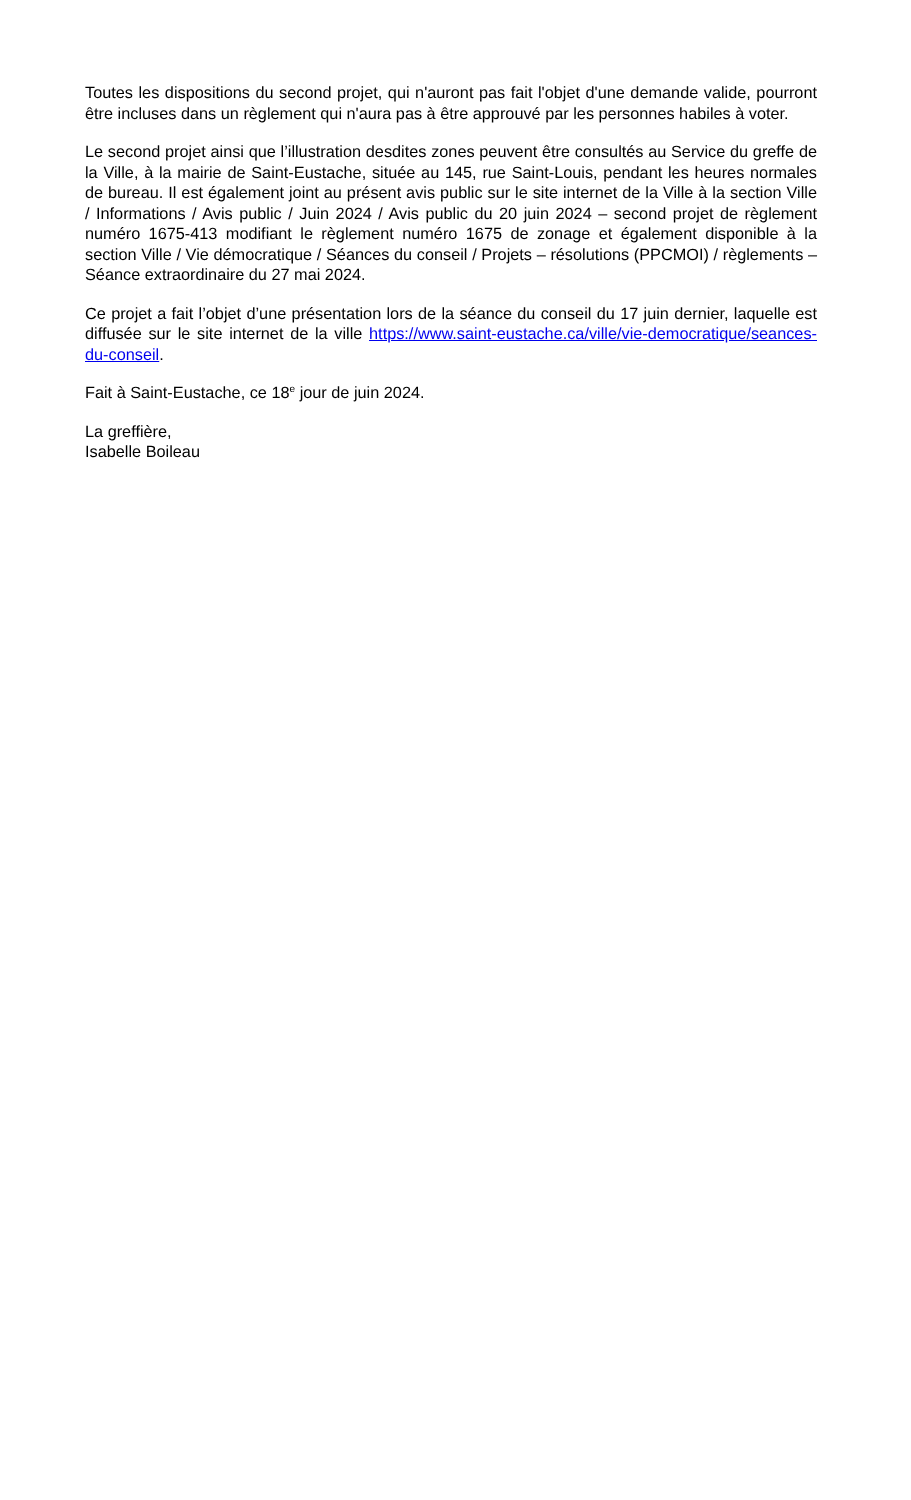Toutes les dispositions du second projet, qui n'auront pas fait l'objet d'une demande valide, pourront être incluses dans un règlement qui n'aura pas à être approuvé par les personnes habiles à voter.
Le second projet ainsi que l’illustration desdites zones peuvent être consultés au Service du greffe de la Ville, à la mairie de Saint-Eustache, située au 145, rue Saint-Louis, pendant les heures normales de bureau. Il est également joint au présent avis public sur le site internet de la Ville à la section Ville / Informations / Avis public / Juin 2024 / Avis public du 20 juin 2024 – second projet de règlement numéro 1675-413 modifiant le règlement numéro 1675 de zonage et également disponible à la section Ville / Vie démocratique / Séances du conseil / Projets – résolutions (PPCMOI) / règlements – Séance extraordinaire du 27 mai 2024.
Ce projet a fait l’objet d’une présentation lors de la séance du conseil du 17 juin dernier, laquelle est diffusée sur le site internet de la ville https://www.saint-eustache.ca/ville/vie-democratique/seances-du-conseil.
Fait à Saint-Eustache, ce 18<sup>e</sup> jour de juin 2024.
La greffière,
Isabelle Boileau